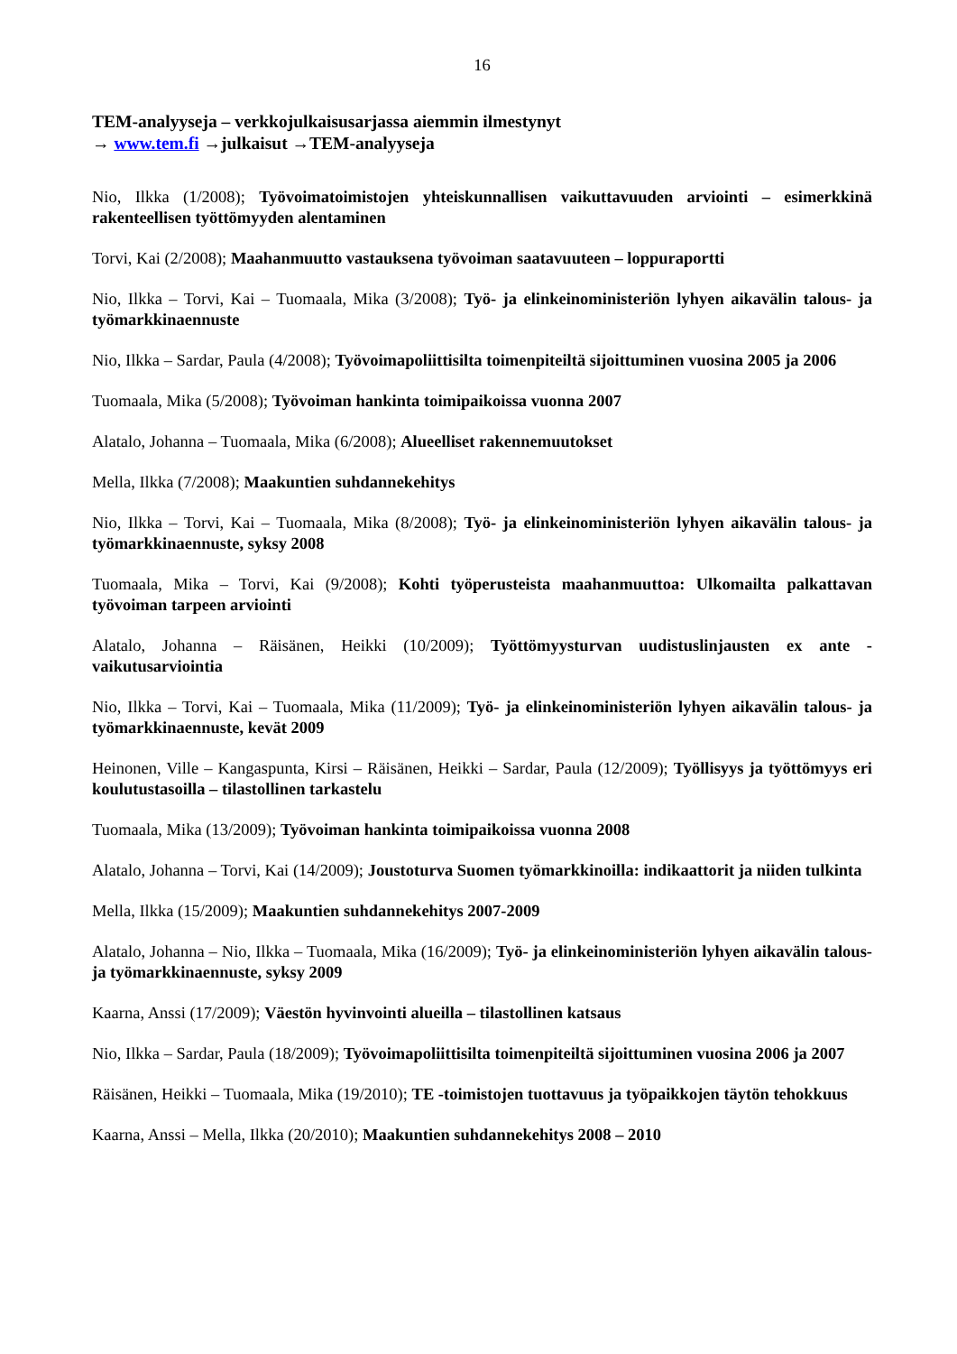16
TEM-analyyseja – verkkojulkaisusarjassa aiemmin ilmestynyt
→ www.tem.fi →julkaisut →TEM-analyyseja
Nio, Ilkka (1/2008); Työvoimatoimistojen yhteiskunnallisen vaikuttavuuden arviointi – esimerkkinä rakenteellisen työttömyyden alentaminen
Torvi, Kai (2/2008); Maahanmuutto vastauksena työvoiman saatavuuteen – loppuraportti
Nio, Ilkka – Torvi, Kai – Tuomaala, Mika (3/2008); Työ- ja elinkeinoministeriön lyhyen aikavälin talous- ja työmarkkinaennuste
Nio, Ilkka – Sardar, Paula (4/2008); Työvoimapoliittisilta toimenpiteiltä sijoittuminen vuosina 2005 ja 2006
Tuomaala, Mika (5/2008); Työvoiman hankinta toimipaikoissa vuonna 2007
Alatalo, Johanna – Tuomaala, Mika (6/2008); Alueelliset rakennemuutokset
Mella, Ilkka (7/2008); Maakuntien suhdannekehitys
Nio, Ilkka – Torvi, Kai – Tuomaala, Mika (8/2008); Työ- ja elinkeinoministeriön lyhyen aikavälin talous- ja työmarkkinaennuste, syksy 2008
Tuomaala, Mika – Torvi, Kai (9/2008); Kohti työperusteista maahanmuuttoa: Ulkomailta palkattavan työvoiman tarpeen arviointi
Alatalo, Johanna – Räisänen, Heikki (10/2009); Työttömyysturvan uudistuslinjausten ex ante -vaikutusarviointia
Nio, Ilkka – Torvi, Kai – Tuomaala, Mika (11/2009); Työ- ja elinkeinoministeriön lyhyen aikavälin talous- ja työmarkkinaennuste, kevät 2009
Heinonen, Ville – Kangaspunta, Kirsi – Räisänen, Heikki – Sardar, Paula (12/2009); Työllisyys ja työttömyys eri koulutustasoilla – tilastollinen tarkastelu
Tuomaala, Mika (13/2009); Työvoiman hankinta toimipaikoissa vuonna 2008
Alatalo, Johanna – Torvi, Kai (14/2009); Joustoturva Suomen työmarkkinoilla: indikaattorit ja niiden tulkinta
Mella, Ilkka (15/2009); Maakuntien suhdannekehitys 2007-2009
Alatalo, Johanna – Nio, Ilkka – Tuomaala, Mika (16/2009); Työ- ja elinkeinoministeriön lyhyen aikavälin talous- ja työmarkkinaennuste, syksy 2009
Kaarna, Anssi (17/2009); Väestön hyvinvointi alueilla – tilastollinen katsaus
Nio, Ilkka – Sardar, Paula (18/2009); Työvoimapoliittisilta toimenpiteiltä sijoittuminen vuosina 2006 ja 2007
Räisänen, Heikki – Tuomaala, Mika (19/2010); TE -toimistojen tuottavuus ja työpaikkojen täytön tehokkuus
Kaarna, Anssi – Mella, Ilkka (20/2010); Maakuntien suhdannekehitys 2008 – 2010